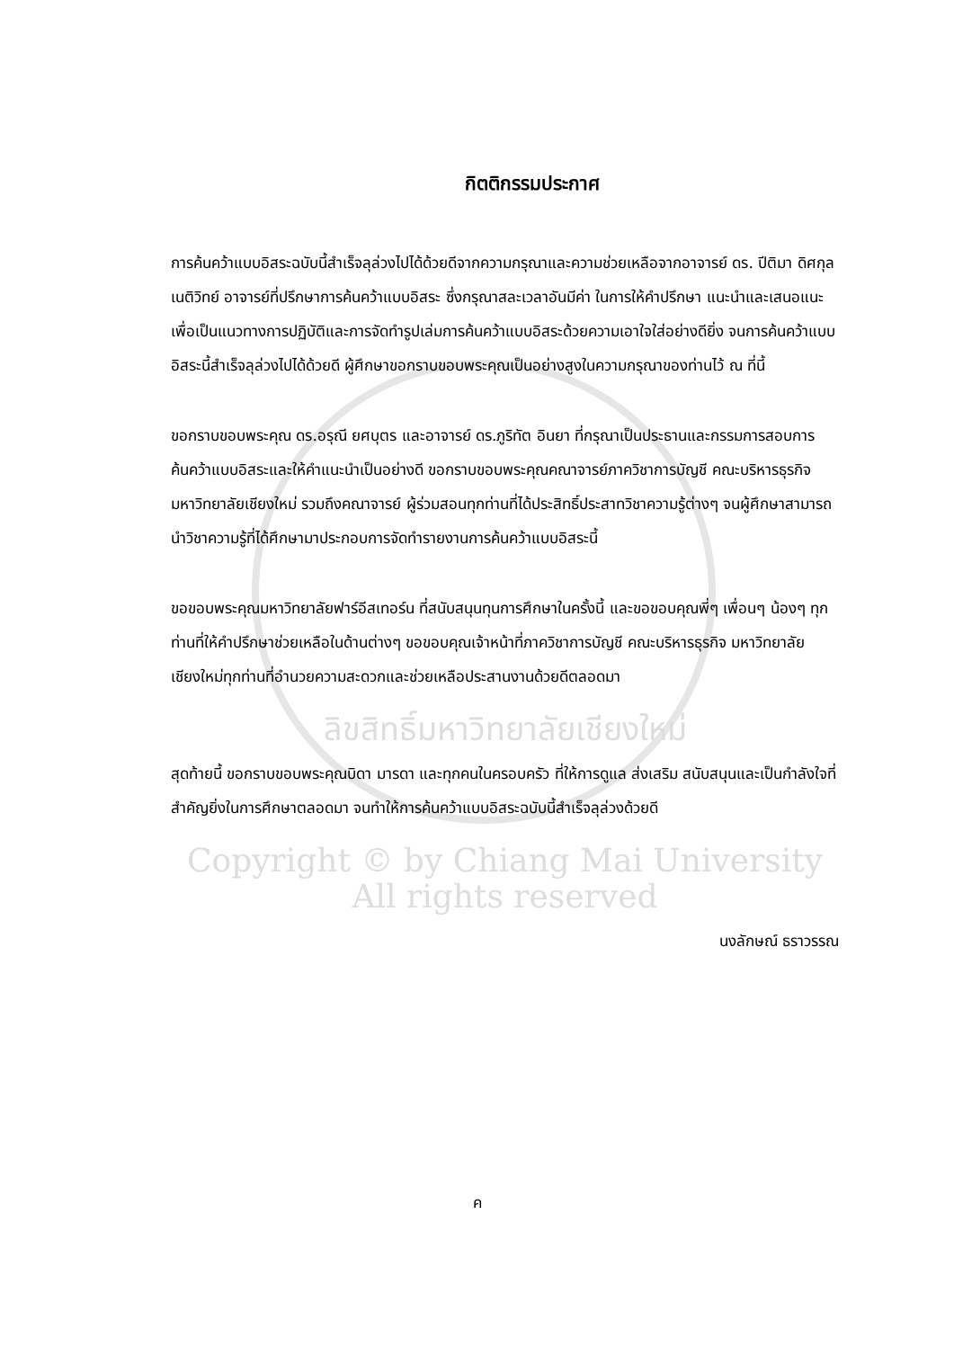กิตติกรรมประกาศ
การค้นคว้าแบบอิสระฉบับนี้สำเร็จลุล่วงไปได้ด้วยดีจากความกรุณาและความช่วยเหลือจากอาจารย์ ดร. ปีติมา ดิศกุลเนติวิทย์ อาจารย์ที่ปรึกษาการค้นคว้าแบบอิสระ ซึ่งกรุณาสละเวลาอันมีค่า ในการให้คำปรึกษา แนะนำและเสนอแนะ เพื่อเป็นแนวทางการปฏิบัติและการจัดทำรูปเล่มการค้นคว้าแบบอิสระด้วยความเอาใจใส่อย่างดียิ่ง จนการค้นคว้าแบบอิสระนี้สำเร็จลุล่วงไปได้ด้วยดี ผู้ศึกษาขอกราบขอบพระคุณเป็นอย่างสูงในความกรุณาของท่านไว้ ณ ที่นี้
ขอกราบขอบพระคุณ ดร.อรุณี ยศบุตร และอาจารย์ ดร.ภูริทัต อินยา ที่กรุณาเป็นประธานและกรรมการสอบการค้นคว้าแบบอิสระและให้คำแนะนำเป็นอย่างดี ขอกราบขอบพระคุณคณาจารย์ภาควิชาการบัญชี คณะบริหารธุรกิจ มหาวิทยาลัยเชียงใหม่ รวมถึงคณาจารย์ ผู้ร่วมสอนทุกท่านที่ได้ประสิทธิ์ประสาทวิชาความรู้ต่างๆ จนผู้ศึกษาสามารถนำวิชาความรู้ที่ได้ศึกษามาประกอบการจัดทำรายงานการค้นคว้าแบบอิสระนี้
ขอขอบพระคุณมหาวิทยาลัยฟาร์อีสเทอร์น ที่สนับสนุนทุนการศึกษาในครั้งนี้ และขอขอบคุณพี่ๆ เพื่อนๆ น้องๆ ทุกท่านที่ให้คำปรึกษาช่วยเหลือในด้านต่างๆ ขอขอบคุณเจ้าหน้าที่ภาควิชาการบัญชี คณะบริหารธุรกิจ มหาวิทยาลัยเชียงใหม่ทุกท่านที่อำนวยความสะดวกและช่วยเหลือประสานงานด้วยดีตลอดมา
ลิขสิทธิ์มหาวิทยาลัยเชียงใหม่
สุดท้ายนี้ ขอกราบขอบพระคุณบิดา มารดา และทุกคนในครอบครัว ที่ให้การดูแล ส่งเสริม สนับสนุนและเป็นกำลังใจที่สำคัญยิ่งในการศึกษาตลอดมา จนทำให้การค้นคว้าแบบอิสระฉบับนี้สำเร็จลุล่วงด้วยดี
Copyright © by Chiang Mai University
All rights reserved
นงลักษณ์ ธราวรรณ
ค